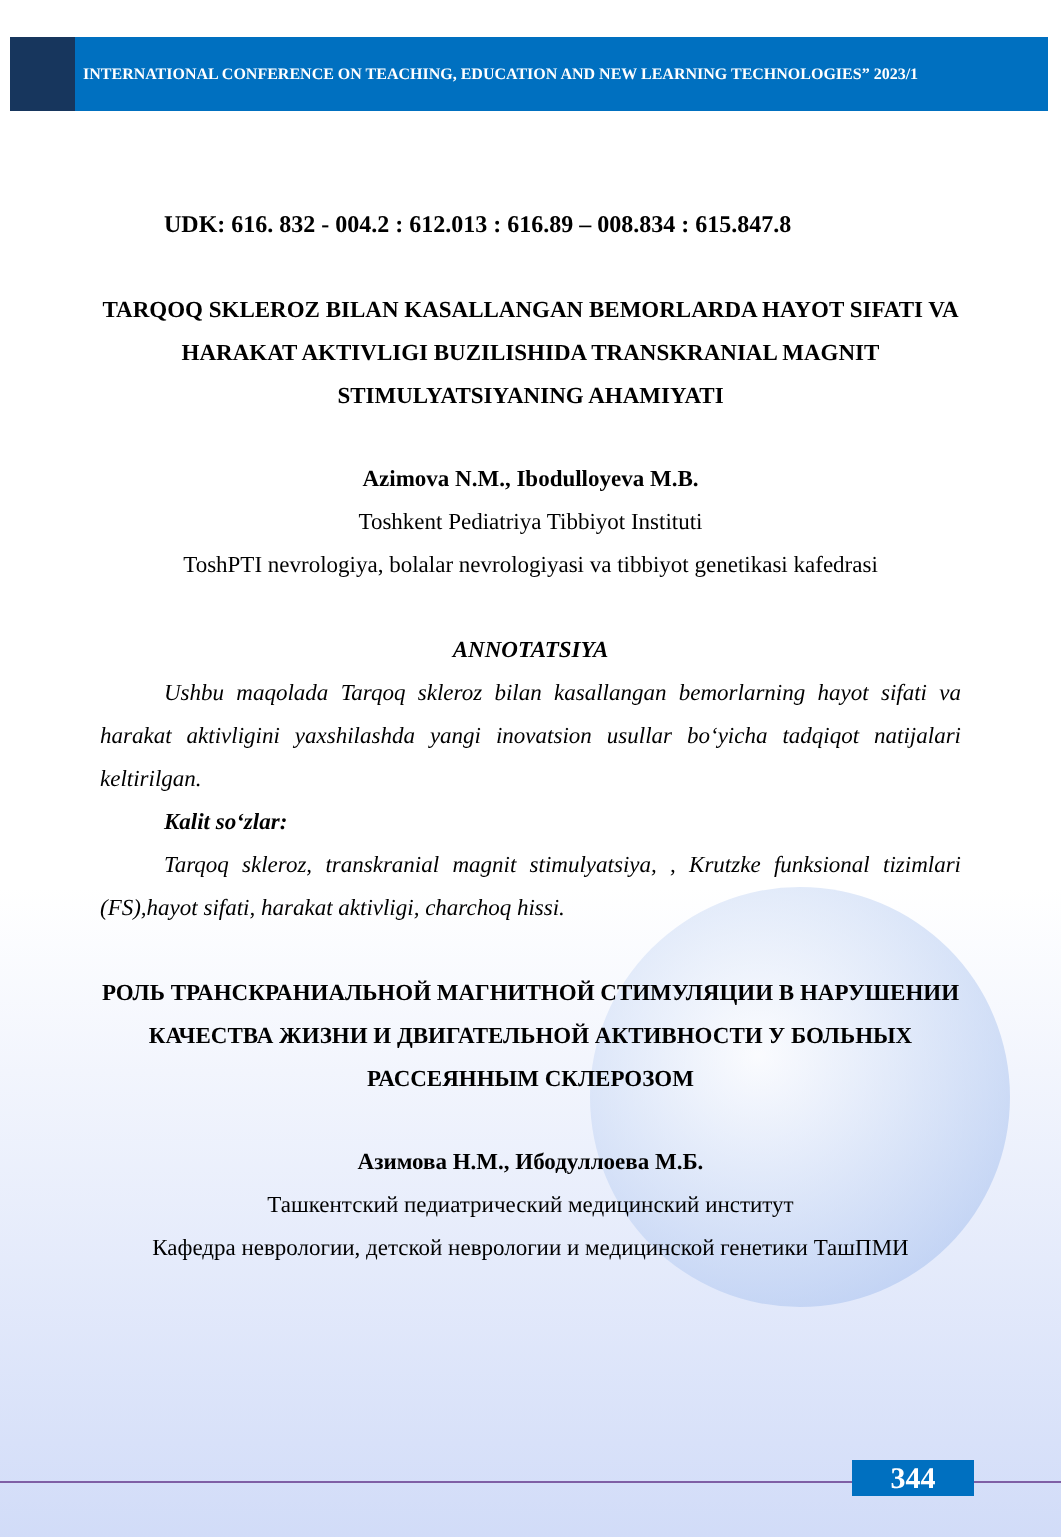INTERNATIONAL CONFERENCE ON TEACHING, EDUCATION AND NEW LEARNING TECHNOLOGIES” 2023/1
UDK: 616. 832 - 004.2 : 612.013 : 616.89 – 008.834 : 615.847.8
TARQOQ SKLEROZ BILAN KASALLANGAN BEMORLARDA HAYOT SIFATI VA HARAKAT AKTIVLIGI BUZILISHIDA TRANSKRANIAL MAGNIT STIMULYATSIYANING AHAMIYATI
Azimova N.M., Ibodulloyeva M.B.
Toshkent Pediatriya Tibbiyot Instituti
ToshPTI nevrologiya, bolalar nevrologiyasi va tibbiyot genetikasi kafedrasi
ANNOTATSIYA
Ushbu maqolada Tarqoq skleroz bilan kasallangan bemorlarning hayot sifati va harakat aktivligini yaxshilashda yangi inovatsion usullar bo‘yicha tadqiqot natijalari keltirilgan.
Kalit so‘zlar:
Tarqoq skleroz, transkranial magnit stimulyatsiya, , Krutzke funksional tizimlari (FS),hayot sifati, harakat aktivligi, charchoq hissi.
РОЛЬ ТРАНСКРАНИАЛЬНОЙ МАГНИТНОЙ СТИМУЛЯЦИИ В НАРУШЕНИИ КАЧЕСТВА ЖИЗНИ И ДВИГАТЕЛЬНОЙ АКТИВНОСТИ У БОЛЬНЫХ РАССЕЯННЫМ СКЛЕРОЗОМ
Азимова Н.М., Ибодуллоева М.Б.
Ташкентский педиатрический медицинский институт
Кафедра неврологии, детской неврологии и медицинской генетики ТашПМИ
344